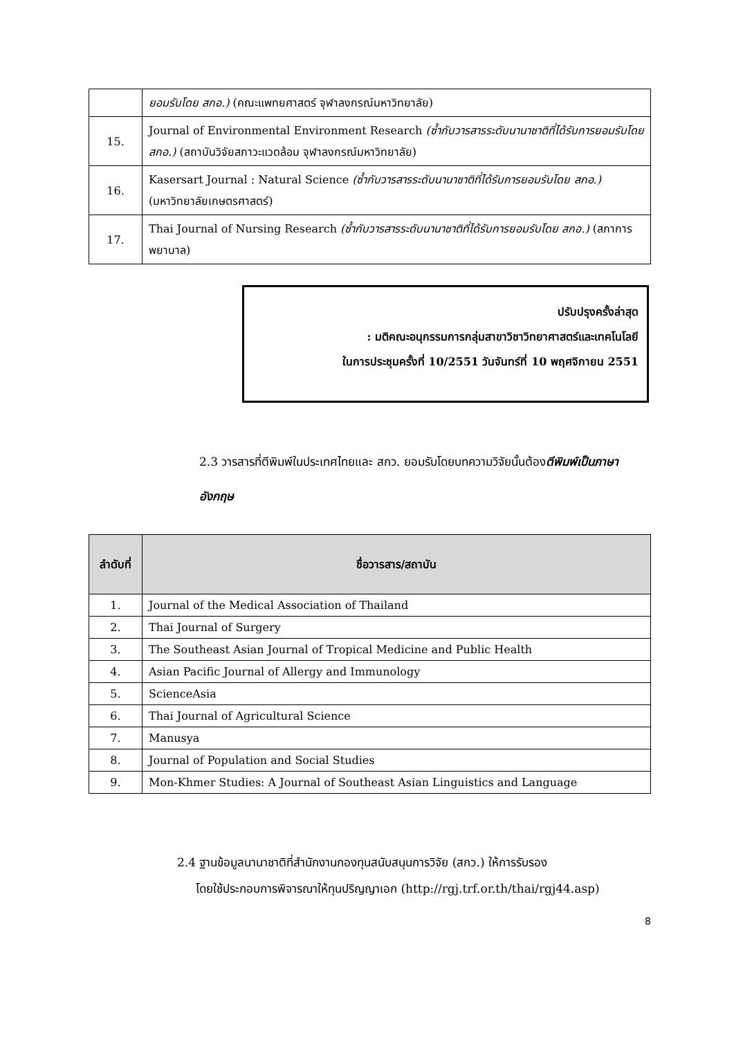| | ยอมรับโดย สกอ.) (คณะแพทยศาสตร์ จุฬาลงกรณ์มหาวิทยาลัย) |
| 15. | Journal of Environmental Environment Research (ซ้ำกับวารสารระดับนานาชาติที่ได้รับการยอมรับโดย สกอ.) (สถาบันวิจัยสภาวะแวดล้อม จุฬาลงกรณ์มหาวิทยาลัย) |
| 16. | Kasersart Journal : Natural Science (ซ้ำกับวารสารระดับนานาชาติที่ได้รับการยอมรับโดย สกอ.) (มหาวิทยาลัยเกษตรศาสตร์) |
| 17. | Thai Journal of Nursing Research (ซ้ำกับวารสารระดับนานาชาติที่ได้รับการยอมรับโดย สกอ.) (สภาการพยาบาล) |
ปรับปรุงครั้งล่าสุด
: มติคณะอนุกรรมการกลุ่มสาขาวิชาวิทยาศาสตร์และเทคโนโลยี
ในการประชุมครั้งที่ 10/2551 วันจันทร์ที่ 10 พฤศจิกายน 2551
2.3 วารสารที่ตีพิมพ์ในประเทศไทยและ สกว. ยอมรับโดยบทความวิจัยนั้นต้องตีพิมพ์เป็นภาษาอังกฤษ
| ลำดับที่ | ชื่อวารสาร/สถาบัน |
| --- | --- |
| 1. | Journal of the Medical Association of Thailand |
| 2. | Thai Journal of Surgery |
| 3. | The Southeast Asian Journal of Tropical Medicine and Public Health |
| 4. | Asian Pacific Journal of Allergy and Immunology |
| 5. | ScienceAsia |
| 6. | Thai Journal of Agricultural Science |
| 7. | Manusya |
| 8. | Journal of Population and Social Studies |
| 9. | Mon-Khmer Studies: A Journal of Southeast Asian Linguistics and Language |
2.4 ฐานข้อมูลนานาชาติที่สำนักงานกองทุนสนับสนุนการวิจัย (สกว.) ให้การรับรอง
โดยใช้ประกอบการพิจารณาให้ทุนปริญญาเอก (http://rgj.trf.or.th/thai/rgj44.asp)
8